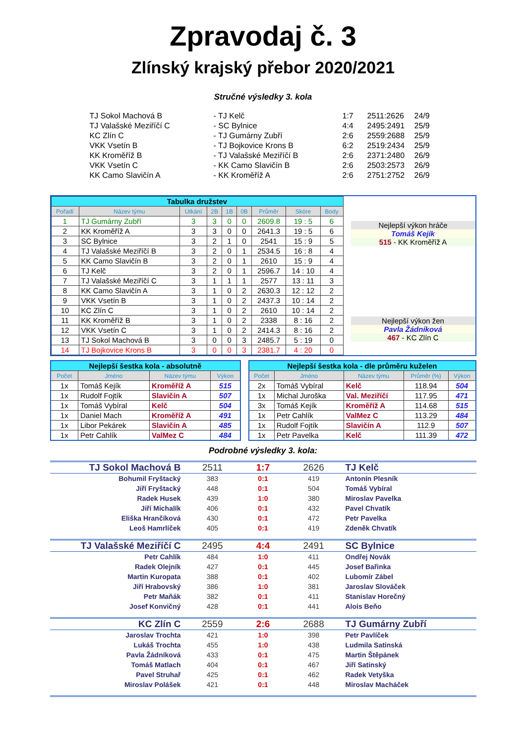Zpravodaj č. 3
Zlínský krajský přebor 2020/2021
Stručné výsledky 3. kola
| TJ Sokol Machová B | - TJ Kelč | 1:7 | 2511:2626 | 24/9 |
| TJ Valašské Meziříčí C | - SC Bylnice | 4:4 | 2495:2491 | 25/9 |
| KC Zlín C | - TJ Gumárny Zubří | 2:6 | 2559:2688 | 25/9 |
| VKK Vsetín B | - TJ Bojkovice Krons B | 6:2 | 2519:2434 | 25/9 |
| KK Kroměříž B | - TJ Valašské Meziříčí B | 2:6 | 2371:2480 | 26/9 |
| VKK Vsetín C | - KK Camo Slavičín B | 2:6 | 2503:2573 | 26/9 |
| KK Camo Slavičín A | - KK Kroměříž A | 2:6 | 2751:2752 | 26/9 |
| Tabulka družstev | | | | | | | | |
| Pořadí | Název týmu | Utkání | 2B | 1B | 0B | Průměr | Skóre | Body |
| 1 | TJ Gumárny Zubří | 3 | 3 | 0 | 0 | 2609.8 | 19 : 5 | 6 |
| 2 | KK Kroměříž A | 3 | 3 | 0 | 0 | 2641.3 | 19 : 5 | 6 |
| 3 | SC Bylnice | 3 | 2 | 1 | 0 | 2541 | 15 : 9 | 5 |
| 4 | TJ Valašské Meziříčí B | 3 | 2 | 0 | 1 | 2534.5 | 16 : 8 | 4 |
| 5 | KK Camo Slavičín B | 3 | 2 | 0 | 1 | 2610 | 15 : 9 | 4 |
| 6 | TJ Kelč | 3 | 2 | 0 | 1 | 2596.7 | 14 : 10 | 4 |
| 7 | TJ Valašské Meziříčí C | 3 | 1 | 1 | 1 | 2577 | 13 : 11 | 3 |
| 8 | KK Camo Slavičín A | 3 | 1 | 0 | 2 | 2630.3 | 12 : 12 | 2 |
| 9 | VKK Vsetín B | 3 | 1 | 0 | 2 | 2437.3 | 10 : 14 | 2 |
| 10 | KC Zlín C | 3 | 1 | 0 | 2 | 2610 | 10 : 14 | 2 |
| 11 | KK Kroměříž B | 3 | 1 | 0 | 2 | 2338 | 8 : 16 | 2 |
| 12 | VKK Vsetín C | 3 | 1 | 0 | 2 | 2414.3 | 8 : 16 | 2 |
| 13 | TJ Sokol Machová B | 3 | 0 | 0 | 3 | 2485.7 | 5 : 19 | 0 |
| 14 | TJ Bojkovice Krons B | 3 | 0 | 0 | 3 | 2381.7 | 4 : 20 | 0 |
Nejlepší výkon hráče
Tomáš Kejík
515 - KK Kroměříž A
Nejlepší výkon žen
Pavla Žádníková
467 - KC Zlín C
| Nejlepší šestka kola - absolutně | | | |
| Počet | Jméno | Název týmu | Výkon |
| 1x | Tomáš Kejík | Kroměříž A | 515 |
| 1x | Rudolf Fojtík | Slavičín A | 507 |
| 1x | Tomáš Vybíral | Kelč | 504 |
| 1x | Daniel Mach | Kroměříž A | 491 |
| 1x | Libor Pekárek | Slavičín A | 485 |
| 1x | Petr Cahlík | ValMez C | 484 |
| Nejlepší šestka kola - dle průměru kuželen | | | | |
| Počet | Jméno | Název týmu | Průměr (%) | Výkon |
| 2x | Tomáš Vybíral | Kelč | 118.94 | 504 |
| 1x | Michal Juroška | Val. Meziříčí | 117.95 | 471 |
| 3x | Tomáš Kejík | Kroměříž A | 114.68 | 515 |
| 1x | Petr Cahlík | ValMez C | 113.29 | 484 |
| 1x | Rudolf Fojtík | Slavičín A | 112.9 | 507 |
| 1x | Petr Pavelka | Kelč | 111.39 | 472 |
Podrobné výsledky 3. kola:
| TJ Sokol Machová B | 2511 | 1:7 | 2626 | TJ Kelč |
| Bohumil Fryštacký | 383 | 0:1 | 419 | Antonín Plesník |
| Jiří Fryštacký | 448 | 0:1 | 504 | Tomáš Vybíral |
| Radek Husek | 439 | 1:0 | 380 | Miroslav Pavelka |
| Jiří Michalík | 406 | 0:1 | 432 | Pavel Chvatík |
| Eliška Hrančíková | 430 | 0:1 | 472 | Petr Pavelka |
| Leoš Hamrlíček | 405 | 0:1 | 419 | Zdeněk Chvatík |
| TJ Valašské Meziříčí C | 2495 | 4:4 | 2491 | SC Bylnice |
| Petr Cahlík | 484 | 1:0 | 411 | Ondřej Novák |
| Radek Olejník | 427 | 0:1 | 445 | Josef Bařinka |
| Martin Kuropata | 388 | 0:1 | 402 | Lubomír Zábel |
| Jiří Hrabovský | 386 | 1:0 | 381 | Jaroslav Slováček |
| Petr Maňák | 382 | 0:1 | 411 | Stanislav Horečný |
| Josef Konvičný | 428 | 0:1 | 441 | Alois Beňo |
| KC Zlín C | 2559 | 2:6 | 2688 | TJ Gumárny Zubří |
| Jaroslav Trochta | 421 | 1:0 | 398 | Petr Pavlíček |
| Lukáš Trochta | 455 | 1:0 | 438 | Ludmila Satinská |
| Pavla Žádníková | 433 | 0:1 | 475 | Martin Štěpánek |
| Tomáš Matlach | 404 | 0:1 | 467 | Jiří Satinský |
| Pavel Struhař | 425 | 0:1 | 462 | Radek Vetyška |
| Miroslav Polášek | 421 | 0:1 | 448 | Miroslav Macháček |